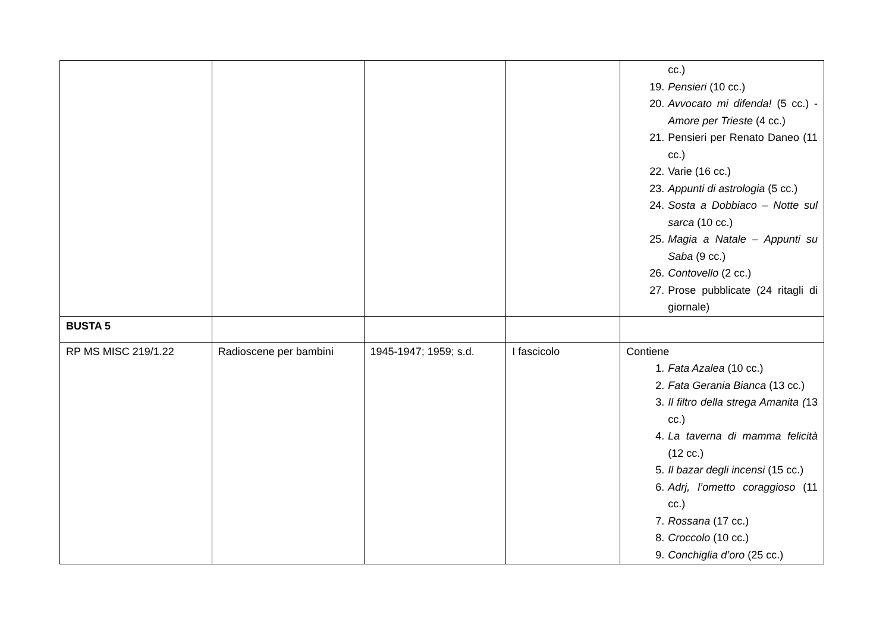| | | | | cc.) 19. Pensieri (10 cc.) 20. Avvocato mi difenda! (5 cc.) - Amore per Trieste (4 cc.) 21. Pensieri per Renato Daneo (11 cc.) 22. Varie (16 cc.) 23. Appunti di astrologia (5 cc.) 24. Sosta a Dobbiaco – Notte sul sarca (10 cc.) 25. Magia a Natale – Appunti su Saba (9 cc.) 26. Contovello (2 cc.) 27. Prose pubblicate (24 ritagli di giornale) |
| BUSTA 5 | | | | |
| RP MS MISC 219/1.22 | Radioscene per bambini | 1945-1947; 1959; s.d. | I fascicolo | Contiene 1. Fata Azalea (10 cc.) 2. Fata Gerania Bianca (13 cc.) 3. Il filtro della strega Amanita ( 13 cc.) 4. La taverna di mamma felicità (12 cc.) 5. Il bazar degli incensi (15 cc.) 6. Adrj, l’ometto coraggioso (11 cc.) 7. Rossana (17 cc.) 8. Croccolo (10 cc.) 9. Conchiglia d’oro (25 cc.) |